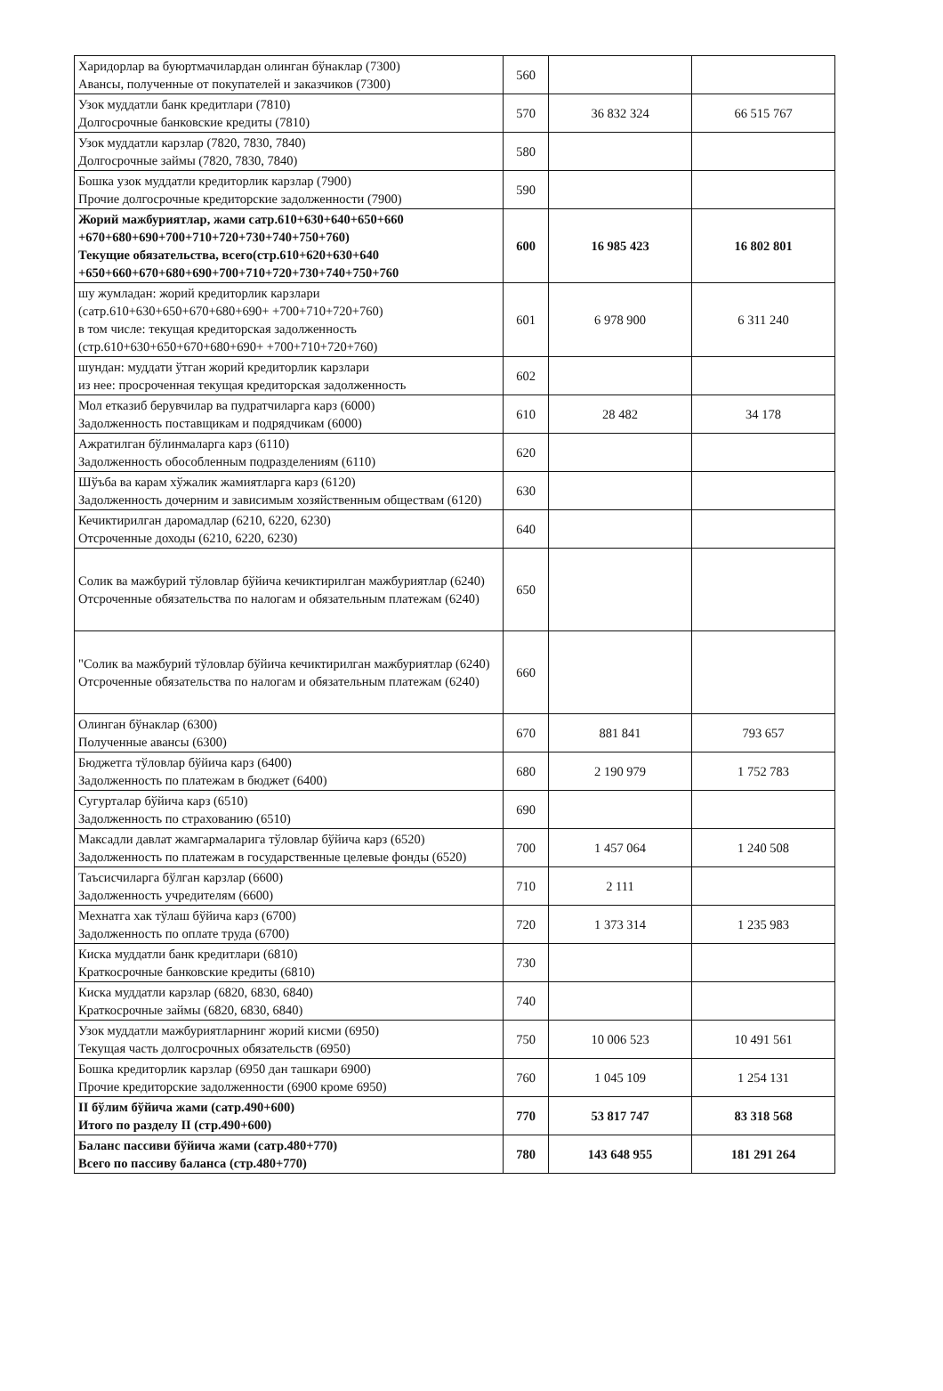| Харидорлар ва буюртмачилардан олинган бўнаклар (7300) Авансы, полученные от покупателей и заказчиков (7300) | 560 | | |
| Узок муддатли банк кредитлари (7810) Долгосрочные банковские кредиты (7810) | 570 | 36 832 324 | 66 515 767 |
| Узок муддатли карзлар (7820, 7830, 7840) Долгосрочные займы (7820, 7830, 7840) | 580 | | |
| Бошка узок муддатли кредиторлик карзлар (7900) Прочие долгосрочные кредиторские задолженности (7900) | 590 | | |
| Жорий мажбуриятлар, жами сатр.610+630+640+650+660 +670+680+690+700+710+720+730+740+750+760) Текущие обязательства, всего(стр.610+620+630+640 +650+660+670+680+690+700+710+720+730+740+750+760 | 600 | 16 985 423 | 16 802 801 |
| шу жумладан: жорий кредиторлик карзлари (сатр.610+630+650+670+680+690+ +700+710+720+760) в том числе: текущая кредиторская задолженность (стр.610+630+650+670+680+690+ +700+710+720+760) | 601 | 6 978 900 | 6 311 240 |
| шундан: муддати ўтган жорий кредиторлик карзлари из нее: просроченная текущая кредиторская задолженность | 602 | | |
| Мол етказиб берувчилар ва пудратчиларга карз (6000) Задолженность поставщикам и подрядчикам (6000) | 610 | 28 482 | 34 178 |
| Ажратилган бўлинмаларга карз (6110) Задолженность обособленным подразделениям (6110) | 620 | | |
| Шўъба ва карам хўжалик жамиятларга карз (6120) Задолженность дочерним и зависимым хозяйственным обществам (6120) | 630 | | |
| Кечиктирилган даромадлар (6210, 6220, 6230) Отсроченные доходы (6210, 6220, 6230) | 640 | | |
| Солик ва мажбурий тўловлар бўйича кечиктирилган мажбуриятлар (6240) Отсроченные обязательства по налогам и обязательным платежам (6240) | 650 | | |
| "Солик ва мажбурий тўловлар бўйича кечиктирилган мажбуриятлар (6240) Отсроченные обязательства по налогам и обязательным платежам (6240) | 660 | | |
| Олинган бўнаклар (6300) Полученные авансы (6300) | 670 | 881 841 | 793 657 |
| Бюджетга тўловлар бўйича карз (6400) Задолженность по платежам в бюджет (6400) | 680 | 2 190 979 | 1 752 783 |
| Сугурталар бўйича карз (6510) Задолженность по страхованию (6510) | 690 | | |
| Максадли давлат жамгармаларига тўловлар бўйича карз (6520) Задолженность по платежам в государственные целевые фонды (6520) | 700 | 1 457 064 | 1 240 508 |
| Таъсисчиларга бўлган карзлар (6600) Задолженность учредителям (6600) | 710 | 2 111 | |
| Мехнатга хак тўлаш бўйича карз (6700) Задолженность по оплате труда (6700) | 720 | 1 373 314 | 1 235 983 |
| Киска муддатли банк кредитлари (6810) Краткосрочные банковские кредиты (6810) | 730 | | |
| Киска муддатли карзлар (6820, 6830, 6840) Краткосрочные займы (6820, 6830, 6840) | 740 | | |
| Узок муддатли мажбуриятларнинг жорий кисми (6950) Текущая часть долгосрочных обязательств (6950) | 750 | 10 006 523 | 10 491 561 |
| Бошка кредиторлик карзлар (6950 дан ташкари 6900) Прочие кредиторские задолженности (6900 кроме 6950) | 760 | 1 045 109 | 1 254 131 |
| II бўлим бўйича жами (сатр.490+600) Итого по разделу II (стр.490+600) | 770 | 53 817 747 | 83 318 568 |
| Баланс пассиви бўйича жами (сатр.480+770) Всего по пассиву баланса (стр.480+770) | 780 | 143 648 955 | 181 291 264 |